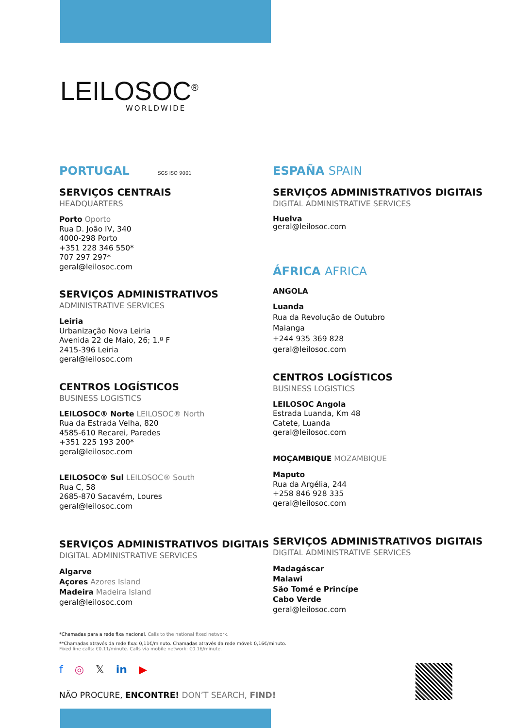LEILOSOC<sup>®</sup>
WORLDWIDE
PORTUGAL SGS ISO 9001
SERVIÇOS CENTRAIS
HEADQUARTERS
Porto Oporto
Rua D. João IV, 340
4000-298 Porto
+351 228 346 550*
707 297 297*
geral@leilosoc.com
SERVIÇOS ADMINISTRATIVOS
ADMINISTRATIVE SERVICES
Leiria
Urbanização Nova Leiria
Avenida 22 de Maio, 26; 1.º F
2415-396 Leiria
geral@leilosoc.com
CENTROS LOGÍSTICOS
BUSINESS LOGISTICS
LEILOSOC® Norte LEILOSOC® North
Rua da Estrada Velha, 820
4585-610 Recarei, Paredes
+351 225 193 200*
geral@leilosoc.com
LEILOSOC® Sul LEILOSOC® South
Rua C, 58
2685-870 Sacavém, Loures
geral@leilosoc.com
SERVIÇOS ADMINISTRATIVOS DIGITAIS
DIGITAL ADMINISTRATIVE SERVICES
Algarve
Açores Azores Island
Madeira Madeira Island
geral@leilosoc.com
ESPAÑA SPAIN
SERVIÇOS ADMINISTRATIVOS DIGITAIS
DIGITAL ADMINISTRATIVE SERVICES
Huelva
geral@leilosoc.com
ÁFRICA AFRICA
ANGOLA
Luanda
Rua da Revolução de Outubro
Maianga
+244 935 369 828
geral@leilosoc.com
CENTROS LOGÍSTICOS
BUSINESS LOGISTICS
LEILOSOC Angola
Estrada Luanda, Km 48
Catete, Luanda
geral@leilosoc.com
MOÇAMBIQUE MOZAMBIQUE
Maputo
Rua da Argélia, 244
+258 846 928 335
geral@leilosoc.com
SERVIÇOS ADMINISTRATIVOS DIGITAIS
DIGITAL ADMINISTRATIVE SERVICES
Madagáscar
Malawi
São Tomé e Princípe
Cabo Verde
geral@leilosoc.com
*Chamadas para a rede fixa nacional. Calls to the national fixed network.
**Chamadas através da rede fixa: 0,11€/minuto. Chamadas através da rede móvel: 0,16€/minuto.
Fixed line calls: €0.11/minute. Calls via mobile network: €0.16/minute.
f ◎ 𝕏 in ▶
NÃO PROCURE, ENCONTRE! DON’T SEARCH, FIND!